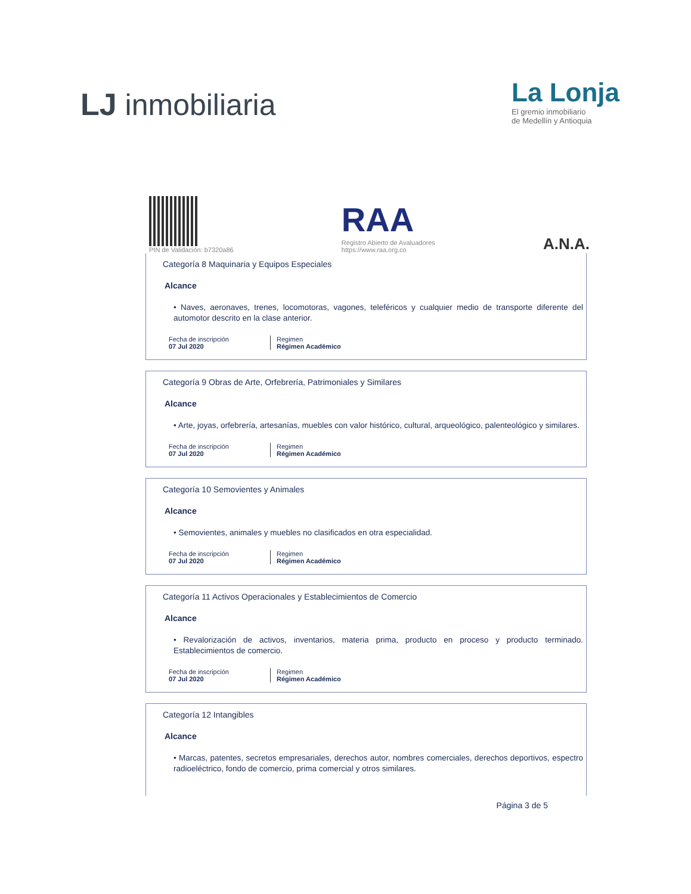LJ inmobiliaria
La Lonja
El gremio inmobiliario
de Medellín y Antioquia
PIN de Validación: b7320a86
RAA
Registro Abierto de Avaluadores
https://www.raa.org.co
A.N.A.
Categoría 8 Maquinaria y Equipos Especiales
Alcance
• Naves, aeronaves, trenes, locomotoras, vagones, teleféricos y cualquier medio de transporte diferente del automotor descrito en la clase anterior.
Fecha de inscripción
07 Jul 2020
Regimen
Régimen Académico
Categoría 9 Obras de Arte, Orfebrería, Patrimoniales y Similares
Alcance
• Arte, joyas, orfebrería, artesanías, muebles con valor histórico, cultural, arqueológico, palenteológico y similares.
Fecha de inscripción
07 Jul 2020
Regimen
Régimen Académico
Categoría 10 Semovientes y Animales
Alcance
• Semovientes, animales y muebles no clasificados en otra especialidad.
Fecha de inscripción
07 Jul 2020
Regimen
Régimen Académico
Categoría 11 Activos Operacionales y Establecimientos de Comercio
Alcance
• Revalorización de activos, inventarios, materia prima, producto en proceso y producto terminado. Establecimientos de comercio.
Fecha de inscripción
07 Jul 2020
Regimen
Régimen Académico
Categoría 12 Intangibles
Alcance
• Marcas, patentes, secretos empresariales, derechos autor, nombres comerciales, derechos deportivos, espectro radioeléctrico, fondo de comercio, prima comercial y otros similares.
Página 3 de 5